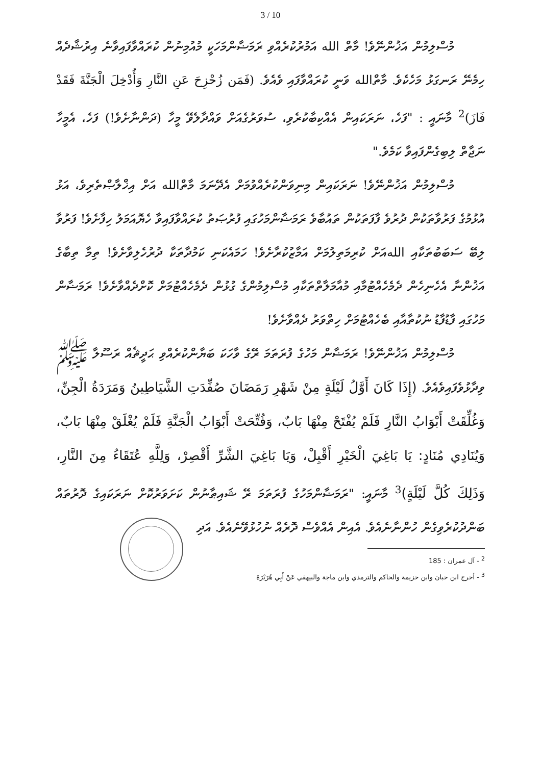3 / 10
މުސްލިމުން އަޚުންނޭވެ! މާތް الله އަމުރުކުރެއްވި ރަމަޟާންމަހަކީ މުއުމިނުން ކުރައްވާފައިވާނެ އިރުޝާދެއް ހިމެނޭ ރަނގަޅު މަހެކެވެ. މާތްالله ވަނީ ކުރައްވާފައި ވެއެވެ. (فَمَن زُحْزِحَ عَنِ النَّارِ وَأُدْخِلَ الْجَنَّةَ فَقَدْ فَازَ)<sup>2</sup> މާނައީ : "ފަހެ، ނަރަކައިން އެއްކިބާކުރެވި، ސުވަރުގެއަށް ވައްދާލެވޭ މީހާ (ދަންނާށެވެ!) ފަހެ، އެމީހާ ނަޖާތް ލިބިގެންފައިވާ ކަމެވެ."
މުސްލިމުން އަޚުންނޭވެ! ނަރަކައިން މިނިވަންކުރެއްވުމަށް އެދޭނަމަ މާތްالله އަށް އިޚްލާޞްތެރިވެ، އަޅު އުޅުމުގެ ފަރުވާތަކުން ދުރުވެ ފާފަތަކުން ތައުބާވެ ރަމަޟާންމަހުގައި ފުރުޞަތު ކުރައްވާފައިވާ ހެޔޮއަމަލު ހިފާށެވެ! ފަރުވާ ލިބޭ ސަބަބުތަކާއި اللهއަށް ކުރިމަތިލުމަށް އަމާޒުކުރާށެވެ! ހަމައެކަނި ކަމުދާތަކާ ދުރުހެލިވާށެވެ! ތިމާ ތިބާގެ އަޚުންނާ އެހެނިހެން ދެމެހެއްޓުމާއި މުއާމަލާތްތަކާއި މުސްލިމުންގެ ގުޅުން ދެމެހެއްޓުމަށް ކޮށްދެއްވާށެވެ! ރަމަޟާން މަހުގައި ފާޑުފާޑު ނުކުތާއާއި ބެހެއްޓުމަށް ހިތްވަރު ދެއްވާށެވެ!
މުސްލިމުން އަޚުންނޭވެ! ރަމަޟާން މަހުގެ ފުރަތަމަ ރޭގެ ވާހަކަ ބަޔާންކުރެއްވި ޙަދީޘެއް ރަސޫލާ ﷺ ވިދާޅުވެފައިވެއެވެ. (إِذَا كَانَ أَوَّلُ لَيْلَةٍ مِنْ شَهْرِ رَمَضَانَ صُفِّدَتِ الشَّيَاطِينُ وَمَرَدَةُ الْجِنِّ، وَغُلِّقَتْ أَبْوَابُ النَّارِ فَلَمْ يُفْتَحْ مِنْهَا بَابٌ، وَفُتِّحَتْ أَبْوَابُ الْجَنَّةِ فَلَمْ يُغْلَقْ مِنْهَا بَابٌ، وَيُنَادِي مُنَادٍ: يَا بَاغِيَ الْخَيْرِ أَقْبِلْ، وَيَا بَاغِيَ الشَّرِّ أَقْصِرْ، وَلِلَّهِ عُتَقَاءُ مِنَ النَّارِ، وَذَلِكَ كُلَّ لَيْلَةٍ)<sup>3</sup> މާނައީ: "ރަމަޟާންމަހުގެ ފުރަތަމަ ރޭ ޝައިޠާނުން ކަށަވަރުކޮށް ނަރަކައިގެ ދޮރުތައް ބަންދުކުރެވިގެން ހުންނާނެއެވެ. އެއިން އެއްވެސް ދޮރެއް ނުހުޅުވޭނެއެވެ. އަދި
<sup>2</sup> - آل عمران : 185
<sup>3</sup> - أخرج ابن حبان وابن خزيمة والحاكم والترمذي وابن ماجة والبيهقي عَنْ أَبِي هُرَيْرَةَ